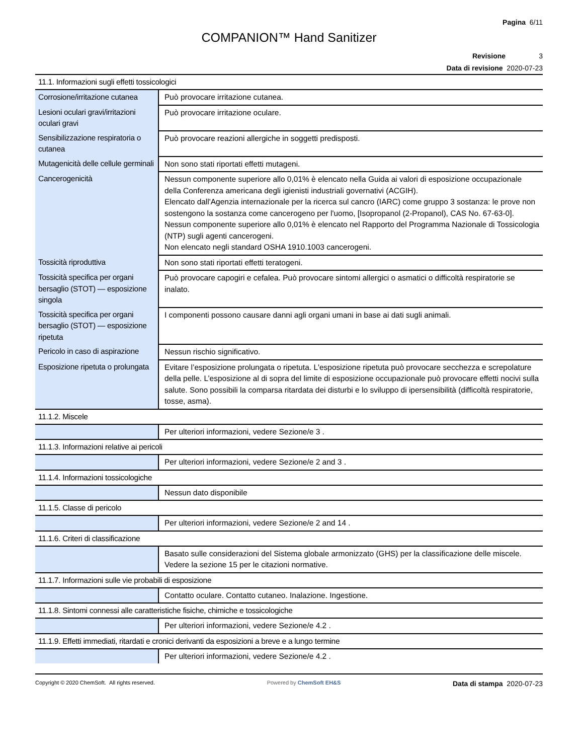Pagina 6/11
COMPANION™ Hand Sanitizer
Revisione 3
Data di revisione 2020-07-23
11.1. Informazioni sugli effetti tossicologici
| Corrosione/irritazione cutanea | Può provocare irritazione cutanea. |
| Lesioni oculari gravi/irritazioni oculari gravi | Può provocare irritazione oculare. |
| Sensibilizzazione respiratoria o cutanea | Può provocare reazioni allergiche in soggetti predisposti. |
| Mutagenicità delle cellule germinali | Non sono stati riportati effetti mutageni. |
| Cancerogenicità | Nessun componente superiore allo 0,01% è elencato nella Guida ai valori di esposizione occupazionale della Conferenza americana degli igienisti industriali governativi (ACGIH). Elencato dall'Agenzia internazionale per la ricerca sul cancro (IARC) come gruppo 3 sostanza: le prove non sostengono la sostanza come cancerogeno per l'uomo, [Isopropanol (2-Propanol), CAS No. 67-63-0]. Nessun componente superiore allo 0,01% è elencato nel Rapporto del Programma Nazionale di Tossicologia (NTP) sugli agenti cancerogeni. Non elencato negli standard OSHA 1910.1003 cancerogeni. |
| Tossicità riproduttiva | Non sono stati riportati effetti teratogeni. |
| Tossicità specifica per organi bersaglio (STOT) — esposizione singola | Può provocare capogiri e cefalea. Può provocare sintomi allergici o asmatici o difficoltà respiratorie se inalato. |
| Tossicità specifica per organi bersaglio (STOT) — esposizione ripetuta | I componenti possono causare danni agli organi umani in base ai dati sugli animali. |
| Pericolo in caso di aspirazione | Nessun rischio significativo. |
| Esposizione ripetuta o prolungata | Evitare l’esposizione prolungata o ripetuta. L'esposizione ripetuta può provocare secchezza e screpolature della pelle. L’esposizione al di sopra del limite di esposizione occupazionale può provocare effetti nocivi sulla salute. Sono possibili la comparsa ritardata dei disturbi e lo sviluppo di ipersensibilità (difficoltà respiratorie, tosse, asma). |
11.1.2. Miscele
| | Per ulteriori informazioni, vedere Sezione/e 3 . |
11.1.3. Informazioni relative ai pericoli
| | Per ulteriori informazioni, vedere Sezione/e 2 and 3 . |
11.1.4. Informazioni tossicologiche
| | Nessun dato disponibile |
11.1.5. Classe di pericolo
| | Per ulteriori informazioni, vedere Sezione/e 2 and 14 . |
11.1.6. Criteri di classificazione
| | Basato sulle considerazioni del Sistema globale armonizzato (GHS) per la classificazione delle miscele. Vedere la sezione 15 per le citazioni normative. |
11.1.7. Informazioni sulle vie probabili di esposizione
| | Contatto oculare. Contatto cutaneo. Inalazione. Ingestione. |
11.1.8. Sintomi connessi alle caratteristiche fisiche, chimiche e tossicologiche
| | Per ulteriori informazioni, vedere Sezione/e 4.2 . |
11.1.9. Effetti immediati, ritardati e cronici derivanti da esposizioni a breve e a lungo termine
| | Per ulteriori informazioni, vedere Sezione/e 4.2 . |
Copyright © 2020 ChemSoft. All rights reserved. Powered by ChemSoft EH&S Data di stampa 2020-07-23